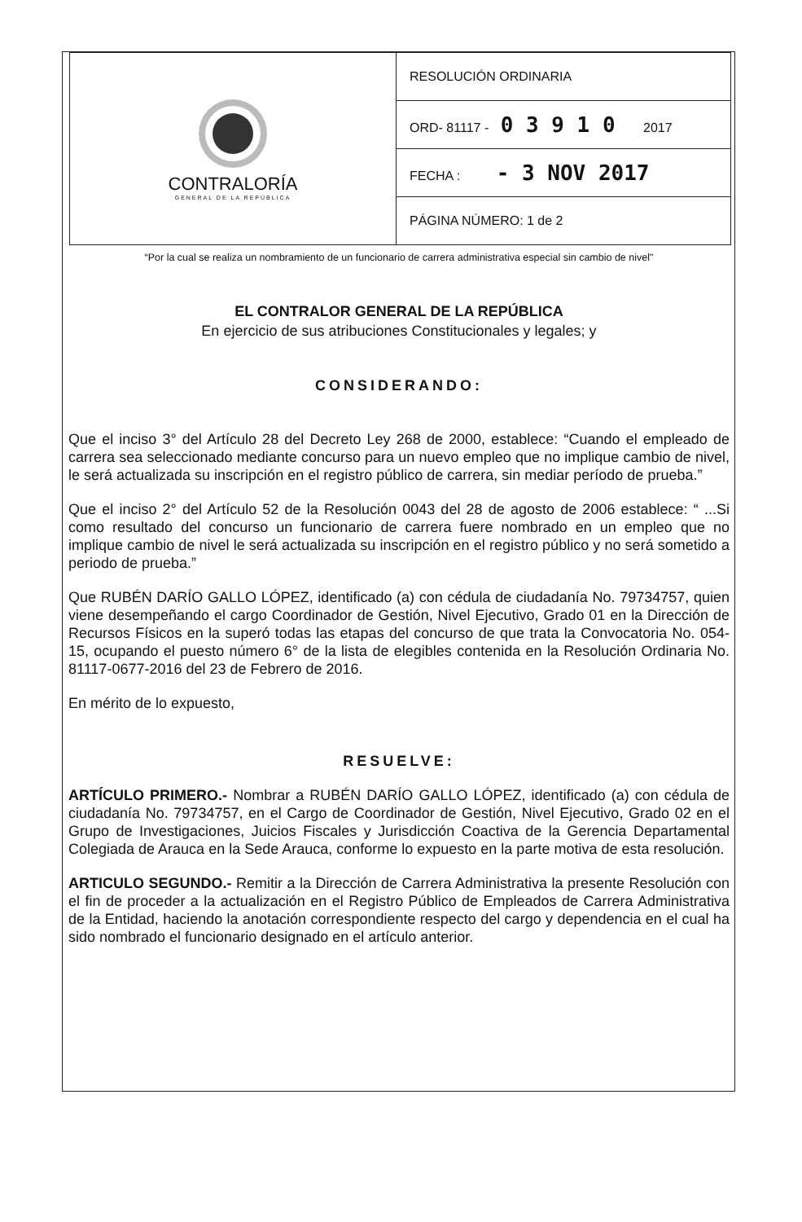| CONTRALORÍA GENERAL DE LA REPÚBLICA | RESOLUCIÓN ORDINARIA |
| | ORD- 81117 - 0 3 9 1 0 2017 |
| | FECHA : - 3 NOV 2017 |
| | PÁGINA NÚMERO: 1 de 2 |
“Por la cual se realiza un nombramiento de un funcionario de carrera administrativa especial sin cambio de nivel"
EL CONTRALOR GENERAL DE LA REPÚBLICA
En ejercicio de sus atribuciones Constitucionales y legales; y
CONSIDERANDO:
Que el inciso 3° del Artículo 28 del Decreto Ley 268 de 2000, establece: “Cuando el empleado de carrera sea seleccionado mediante concurso para un nuevo empleo que no implique cambio de nivel, le será actualizada su inscripción en el registro público de carrera, sin mediar período de prueba.”
Que el inciso 2° del Artículo 52 de la Resolución 0043 del 28 de agosto de 2006 establece: “ ...Si como resultado del concurso un funcionario de carrera fuere nombrado en un empleo que no implique cambio de nivel le será actualizada su inscripción en el registro público y no será sometido a periodo de prueba.”
Que RUBÉN DARÍO GALLO LÓPEZ, identificado (a) con cédula de ciudadanía No. 79734757, quien viene desempeñando el cargo Coordinador de Gestión, Nivel Ejecutivo, Grado 01 en la Dirección de Recursos Físicos en la superó todas las etapas del concurso de que trata la Convocatoria No. 054-15, ocupando el puesto número 6° de la lista de elegibles contenida en la Resolución Ordinaria No. 81117-0677-2016 del 23 de Febrero de 2016.
En mérito de lo expuesto,
RESUELVE:
ARTÍCULO PRIMERO.- Nombrar a RUBÉN DARÍO GALLO LÓPEZ, identificado (a) con cédula de ciudadanía No. 79734757, en el Cargo de Coordinador de Gestión, Nivel Ejecutivo, Grado 02 en el Grupo de Investigaciones, Juicios Fiscales y Jurisdicción Coactiva de la Gerencia Departamental Colegiada de Arauca en la Sede Arauca, conforme lo expuesto en la parte motiva de esta resolución.
ARTICULO SEGUNDO.- Remitir a la Dirección de Carrera Administrativa la presente Resolución con el fin de proceder a la actualización en el Registro Público de Empleados de Carrera Administrativa de la Entidad, haciendo la anotación correspondiente respecto del cargo y dependencia en el cual ha sido nombrado el funcionario designado en el artículo anterior.